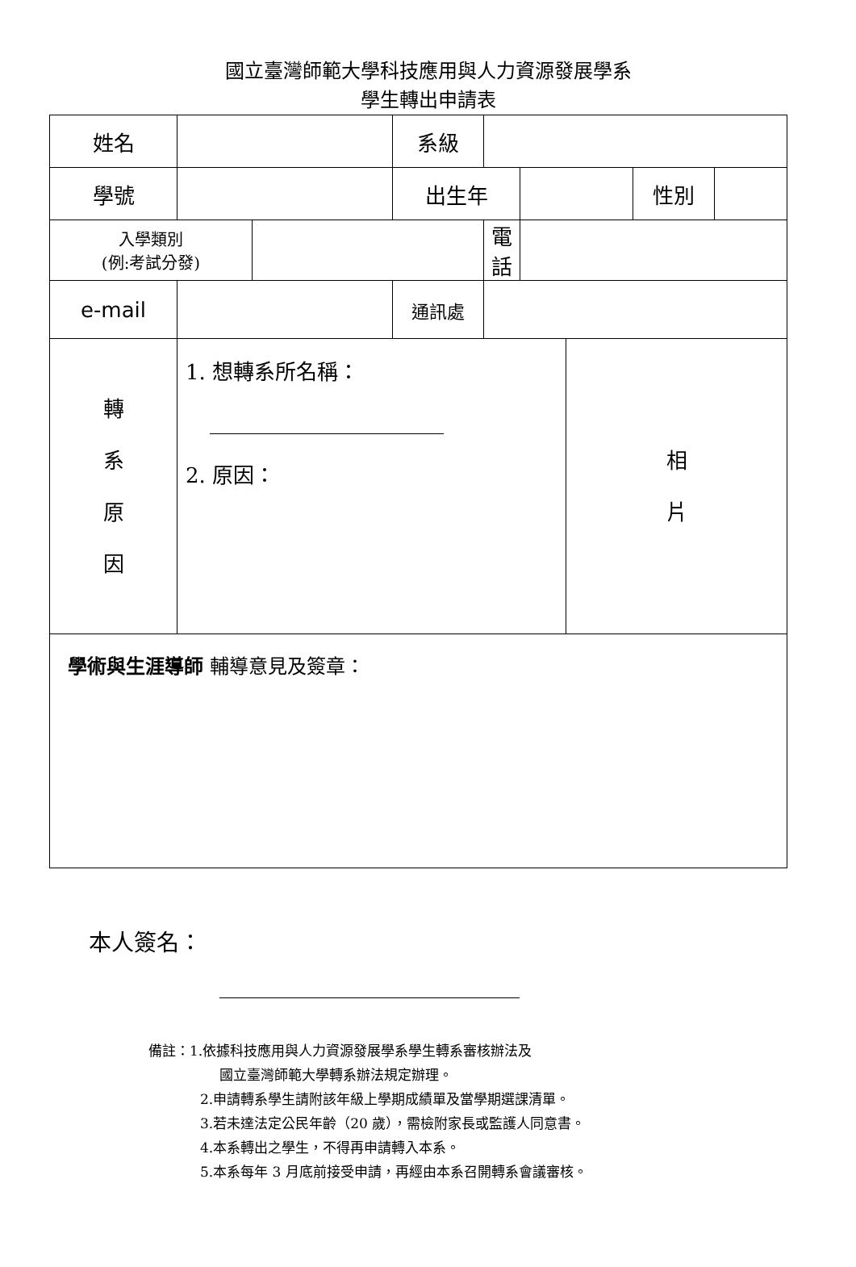國立臺灣師範大學科技應用與人力資源發展學系
學生轉出申請表
| 姓名 | | | 系級 | | | | | |
| 學號 | | | 出生年 | | | | 性別 | |
| 入學類別 (例:考試分發) | | | | 電話 | | | | |
| e-mail | | | 通訊處 | | | | | |
| 轉 系 原 因 | 1. 想轉系所名稱： 2. 原因： | | | | | 相 片 | | |
| 學術與生涯導師 輔導意見及簽章： | | | | | | | | |
本人簽名：
備註：1.依據科技應用與人力資源發展學系學生轉系審核辦法及
國立臺灣師範大學轉系辦法規定辦理。
2.申請轉系學生請附該年級上學期成績單及當學期選課清單。
3.若未達法定公民年齡（20 歲），需檢附家長或監護人同意書。
4.本系轉出之學生，不得再申請轉入本系。
5.本系每年 3 月底前接受申請，再經由本系召開轉系會議審核。